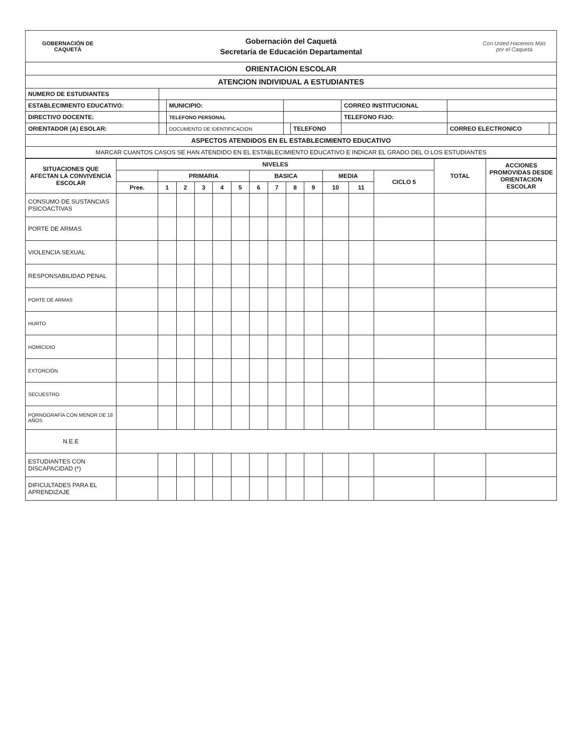GOBERNACIÓN DE CAQUETÁ
Gobernación del Caquetá
Secretaría de Educación Departamental
Con Usted Hacemos Más por el Caquetá
| ORIENTACION ESCOLAR | | | | | | | |
| ATENCION INDIVIDUAL A ESTUDIANTES | | | | | | | |
| NUMERO DE ESTUDIANTES | | | | | | | |
| ESTABLECIMIENTO EDUCATIVO: | | MUNICIPIO: | | | CORREO INSTITUCIONAL | | |
| DIRECTIVO DOCENTE: | | TELEFONO PERSONAL | | | TELEFONO FIJO: | | |
| ORIENTADOR (A) ESOLAR: | | DOCUMENTO DE IDENTIFICACION | | TELEFONO | | CORREO ELECTRONICO | |
| ASPECTOS ATENDIDOS EN EL ESTABLECIMIENTO EDUCATIVO | | | | | | | |
| MARCAR CUANTOS CASOS SE HAN ATENDIDO EN EL ESTABLECIMIENTO EDUCATIVO E INDICAR EL GRADO DEL O LOS ESTUDIANTES | | | | | | | |
| SITUACIONES QUE AFECTAN LA CONVIVENCIA ESCOLAR | NIVELES | | | | | | | | | | | | | TOTAL | ACCIONES PROMOVIDAS DESDE ORIENTACION ESCOLAR |
| --- | --- | --- | --- | --- | --- | --- | --- | --- | --- | --- | --- | --- | --- | --- | --- |
| | | PRIMARIA | | | | | BASICA | | | | MEDIA | | CICLO 5 | | |
| | Pree. | 1 | 2 | 3 | 4 | 5 | 6 | 7 | 8 | 9 | 10 | 11 | | | |
| CONSUMO DE SUSTANCIAS PSICOACTIVAS | | | | | | | | | | | | | | | |
| PORTE DE ARMAS | | | | | | | | | | | | | | | |
| VIOLENCIA SEXUAL | | | | | | | | | | | | | | | |
| RESPONSABILIDAD PENAL | | | | | | | | | | | | | | | |
| PORTE DE ARMAS | | | | | | | | | | | | | | | |
| HURTO | | | | | | | | | | | | | | | |
| HOMICIDIO | | | | | | | | | | | | | | | |
| EXTORCIÓN | | | | | | | | | | | | | | | |
| SECUESTRO | | | | | | | | | | | | | | | |
| PORNOGRAFÍA CON MENOR DE 18 AÑOS | | | | | | | | | | | | | | | |
| N.E.E | | | | | | | | | | | | | | | |
| ESTUDIANTES CON DISCAPACIDAD (*) | | | | | | | | | | | | | | | |
| DIFICULTADES PARA EL APRENDIZAJE | | | | | | | | | | | | | | | |